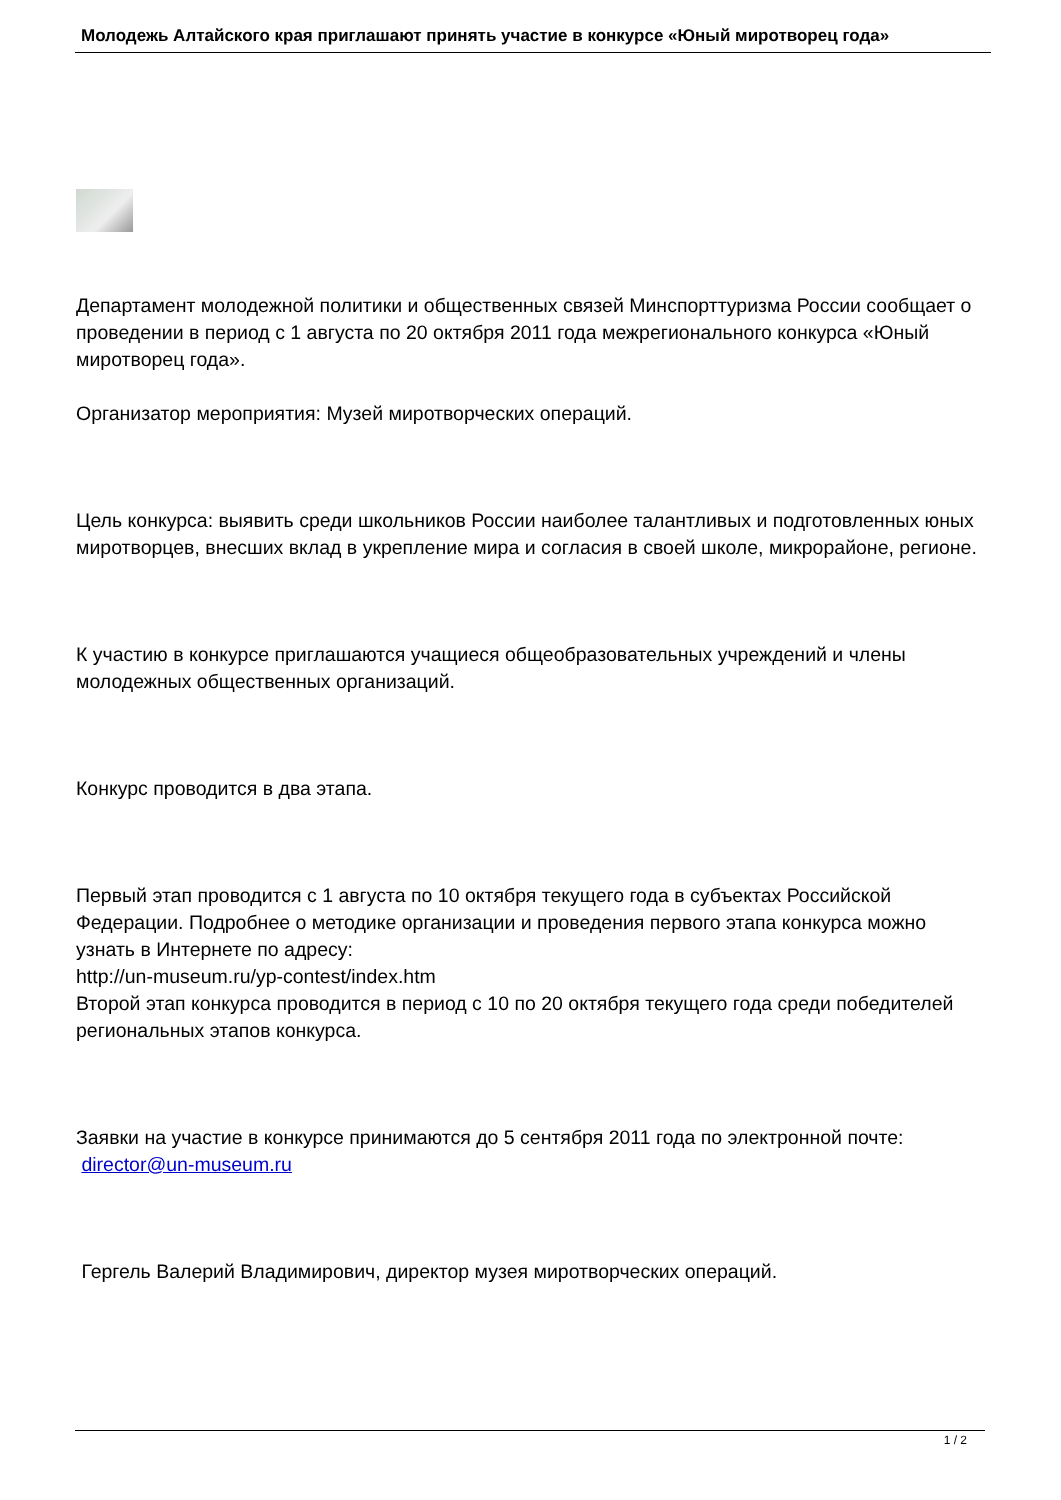Молодежь Алтайского края приглашают принять участие в конкурсе «Юный миротворец года»
Департамент молодежной политики и общественных связей Минспорттуризма России сообщает о проведении в период с 1 августа по 20 октября 2011 года межрегионального конкурса «Юный миротворец года».
Организатор мероприятия: Музей миротворческих операций.
Цель конкурса: выявить среди школьников России наиболее талантливых и подготовленных юных миротворцев, внесших вклад в укрепление мира и согласия в своей школе, микрорайоне, регионе.
К участию в конкурсе приглашаются учащиеся общеобразовательных учреждений и члены молодежных общественных организаций.
Конкурс проводится в два этапа.
Первый этап проводится с 1 августа по 10 октября текущего года в субъектах Российской Федерации. Подробнее о методике организации и проведения первого этапа конкурса можно узнать в Интернете по адресу:
http://un-museum.ru/yp-contest/index.htm
Второй этап конкурса проводится в период с 10 по 20 октября текущего года среди победителей региональных этапов конкурса.
Заявки на участие в конкурсе принимаются до 5 сентября 2011 года по электронной почте: director@un-museum.ru
Гергель Валерий Владимирович, директор музея миротворческих операций.
1 / 2